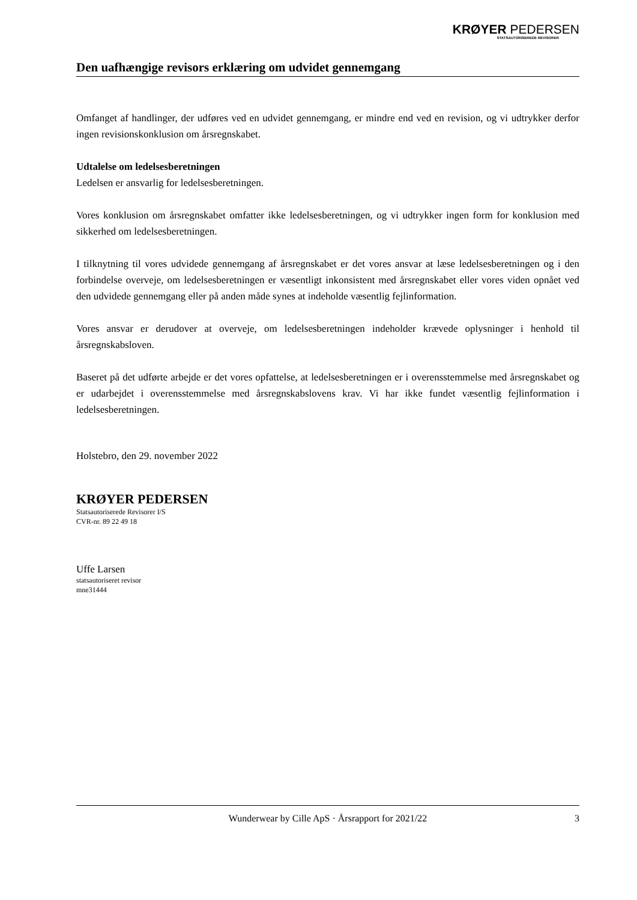KRØYER PEDERSEN
STATSAUTORISEREDE REVISORER
Den uafhængige revisors erklæring om udvidet gennemgang
Omfanget af handlinger, der udføres ved en udvidet gennemgang, er mindre end ved en revision, og vi udtrykker derfor ingen revisionskonklusion om årsregnskabet.
Udtalelse om ledelsesberetningen
Ledelsen er ansvarlig for ledelsesberetningen.
Vores konklusion om årsregnskabet omfatter ikke ledelsesberetningen, og vi udtrykker ingen form for konklusion med sikkerhed om ledelsesberetningen.
I tilknytning til vores udvidede gennemgang af årsregnskabet er det vores ansvar at læse ledelsesberetningen og i den forbindelse overveje, om ledelsesberetningen er væsentligt inkonsistent med årsregnskabet eller vores viden opnået ved den udvidede gennemgang eller på anden måde synes at indeholde væsentlig fejlinformation.
Vores ansvar er derudover at overveje, om ledelsesberetningen indeholder krævede oplysninger i henhold til årsregnskabsloven.
Baseret på det udførte arbejde er det vores opfattelse, at ledelsesberetningen er i overensstemmelse med årsregnskabet og er udarbejdet i overensstemmelse med årsregnskabslovens krav. Vi har ikke fundet væsentlig fejlinformation i ledelsesberetningen.
Holstebro, den 29. november 2022
KRØYER PEDERSEN
Statsautoriserede Revisorer I/S
CVR-nr. 89 22 49 18
Uffe Larsen
statsautoriseret revisor
mne31444
Wunderwear by Cille ApS · Årsrapport for 2021/22 3